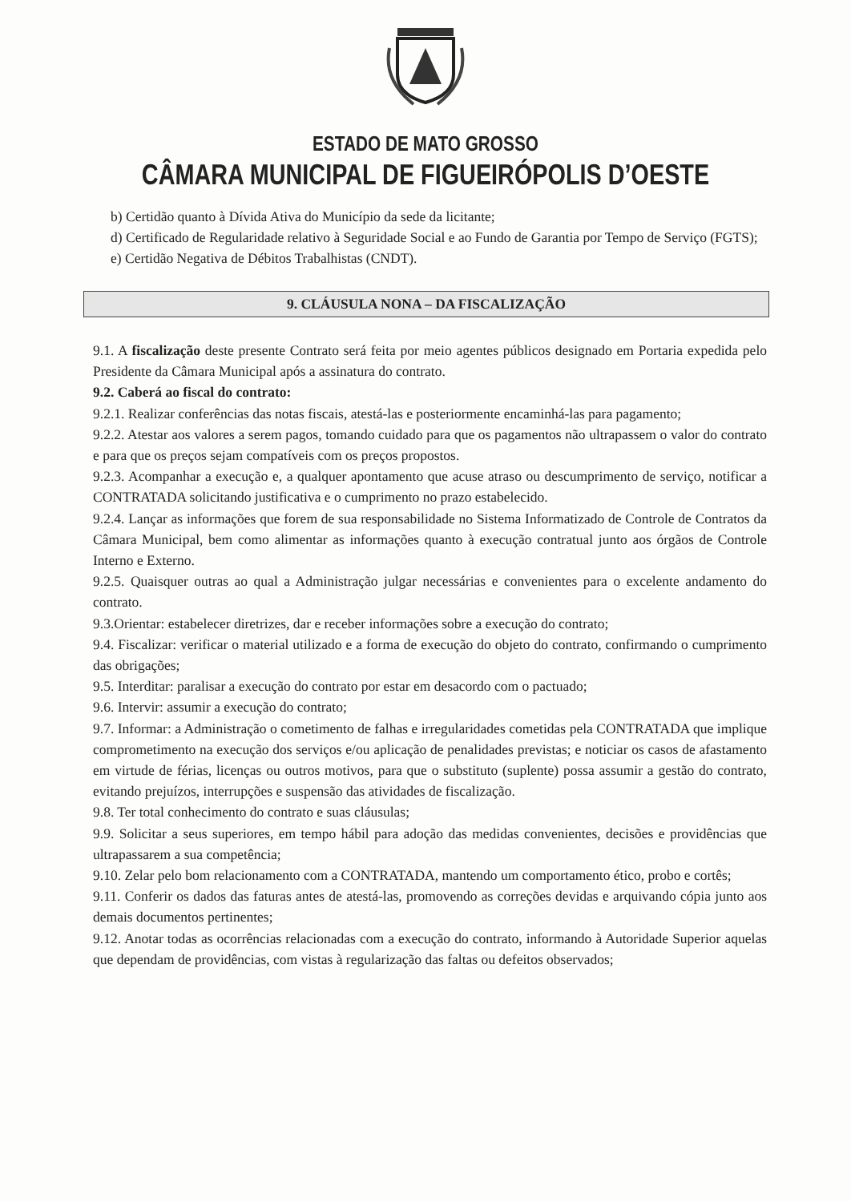ESTADO DE MATO GROSSO
CÂMARA MUNICIPAL DE FIGUEIRÓPOLIS D’OESTE
b) Certidão quanto à Dívida Ativa do Município da sede da licitante;
d) Certificado de Regularidade relativo à Seguridade Social e ao Fundo de Garantia por Tempo de Serviço (FGTS);
e) Certidão Negativa de Débitos Trabalhistas (CNDT).
9. CLÁUSULA NONA – DA FISCALIZAÇÃO
9.1. A fiscalização deste presente Contrato será feita por meio agentes públicos designado em Portaria expedida pelo Presidente da Câmara Municipal após a assinatura do contrato.
9.2. Caberá ao fiscal do contrato:
9.2.1. Realizar conferências das notas fiscais, atestá-las e posteriormente encaminhá-las para pagamento;
9.2.2. Atestar aos valores a serem pagos, tomando cuidado para que os pagamentos não ultrapassem o valor do contrato e para que os preços sejam compatíveis com os preços propostos.
9.2.3. Acompanhar a execução e, a qualquer apontamento que acuse atraso ou descumprimento de serviço, notificar a CONTRATADA solicitando justificativa e o cumprimento no prazo estabelecido.
9.2.4. Lançar as informações que forem de sua responsabilidade no Sistema Informatizado de Controle de Contratos da Câmara Municipal, bem como alimentar as informações quanto à execução contratual junto aos órgãos de Controle Interno e Externo.
9.2.5. Quaisquer outras ao qual a Administração julgar necessárias e convenientes para o excelente andamento do contrato.
9.3.Orientar: estabelecer diretrizes, dar e receber informações sobre a execução do contrato;
9.4. Fiscalizar: verificar o material utilizado e a forma de execução do objeto do contrato, confirmando o cumprimento das obrigações;
9.5. Interditar: paralisar a execução do contrato por estar em desacordo com o pactuado;
9.6. Intervir: assumir a execução do contrato;
9.7. Informar: a Administração o cometimento de falhas e irregularidades cometidas pela CONTRATADA que implique comprometimento na execução dos serviços e/ou aplicação de penalidades previstas; e noticiar os casos de afastamento em virtude de férias, licenças ou outros motivos, para que o substituto (suplente) possa assumir a gestão do contrato, evitando prejuízos, interrupções e suspensão das atividades de fiscalização.
9.8. Ter total conhecimento do contrato e suas cláusulas;
9.9. Solicitar a seus superiores, em tempo hábil para adoção das medidas convenientes, decisões e providências que ultrapassarem a sua competência;
9.10. Zelar pelo bom relacionamento com a CONTRATADA, mantendo um comportamento ético, probo e cortês;
9.11. Conferir os dados das faturas antes de atestá-las, promovendo as correções devidas e arquivando cópia junto aos demais documentos pertinentes;
9.12. Anotar todas as ocorrências relacionadas com a execução do contrato, informando à Autoridade Superior aquelas que dependam de providências, com vistas à regularização das faltas ou defeitos observados;